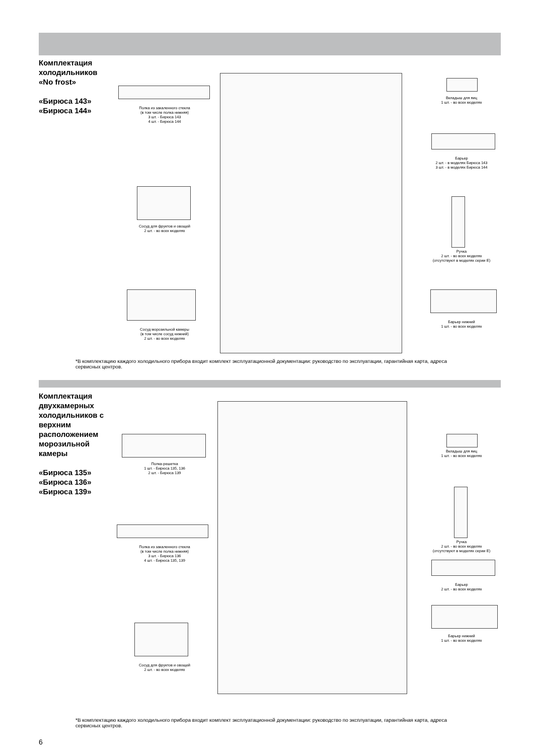Комплектация холодильников «No frost»
«Бирюса 143»
«Бирюса 144»
Полка из закаленного стекла
(в том числе полка нижняя)
3 шт. - Бирюса 143
4 шт. - Бирюса 144
Сосуд для фруктов и овощей
2 шт. - во всех моделях
Сосуд морозильной камеры
(в том числе сосуд нижний)
2 шт. - во всех моделях
Вкладыш для яиц
1 шт. - во всех моделях
Барьер
2 шт. - в моделях Бирюса 143
3 шт. - в моделях Бирюса 144
Ручка
2 шт. - во всех моделях
(отсутствуют в моделях серии E)
Барьер нижний
1 шт. - во всех моделях
*В комплектацию каждого холодильного прибора входит комплект эксплуатационной документации: руководство по эксплуатации, гарантийная карта, адреса сервисных центров.
Комплектация двухкамерных холодильников с верхним расположением морозильной камеры
«Бирюса 135»
«Бирюса 136»
«Бирюса 139»
Полка-решетка
1 шт. - Бирюса 135, 136
2 шт. - Бирюса 139
Полка из закаленного стекла
(в том числе полка нижняя)
3 шт. - Бирюса 136
4 шт. - Бирюса 135, 139
Сосуд для фруктов и овощей
2 шт. - во всех моделях
Вкладыш для яиц
1 шт. - во всех моделях
Ручка
2 шт. - во всех моделях
(отсутствуют в моделях серии E)
Барьер
2 шт. - во всех моделях
Барьер нижний
1 шт. - во всех моделях
*В комплектацию каждого холодильного прибора входит комплект эксплуатационной документации: руководство по эксплуатации, гарантийная карта, адреса сервисных центров.
6